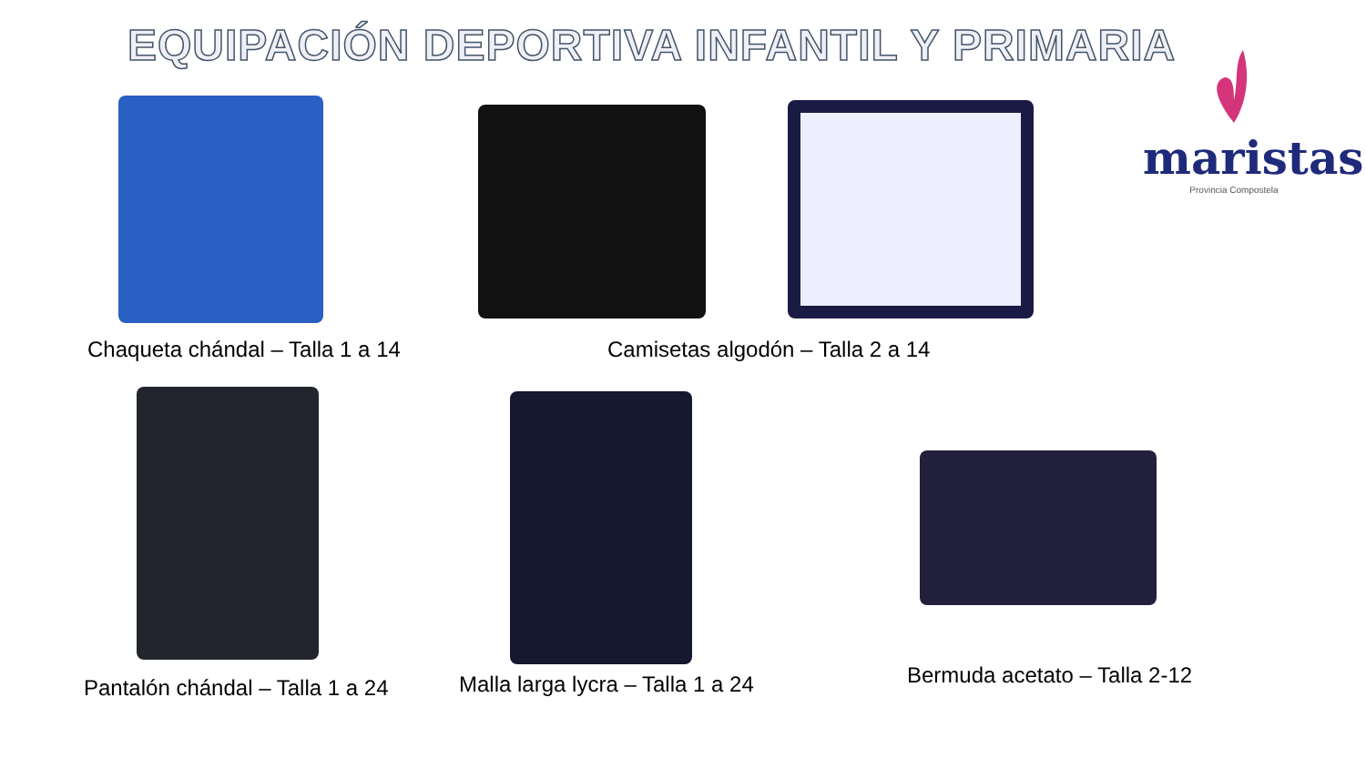EQUIPACIÓN DEPORTIVA INFANTIL Y PRIMARIA
maristas
Provincia Compostela
Chaqueta chándal – Talla 1 a 14
Camisetas algodón – Talla 2 a 14
Pantalón chándal – Talla 1 a 24
Malla larga lycra – Talla 1 a 24
Bermuda acetato – Talla 2-12